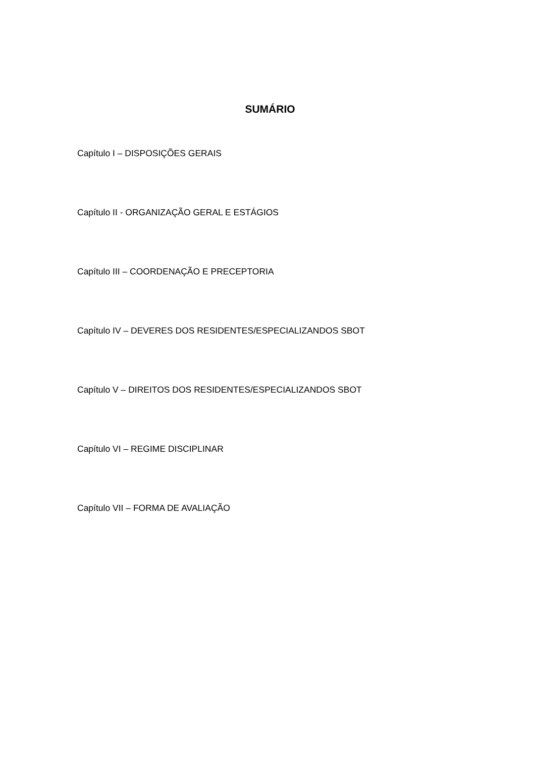SUMÁRIO
Capítulo I – DISPOSIÇÕES GERAIS
Capítulo II - ORGANIZAÇÃO GERAL E ESTÁGIOS
Capítulo III – COORDENAÇÃO E PRECEPTORIA
Capítulo IV – DEVERES DOS RESIDENTES/ESPECIALIZANDOS SBOT
Capítulo V – DIREITOS DOS RESIDENTES/ESPECIALIZANDOS SBOT
Capítulo VI – REGIME DISCIPLINAR
Capítulo VII – FORMA DE AVALIAÇÃO